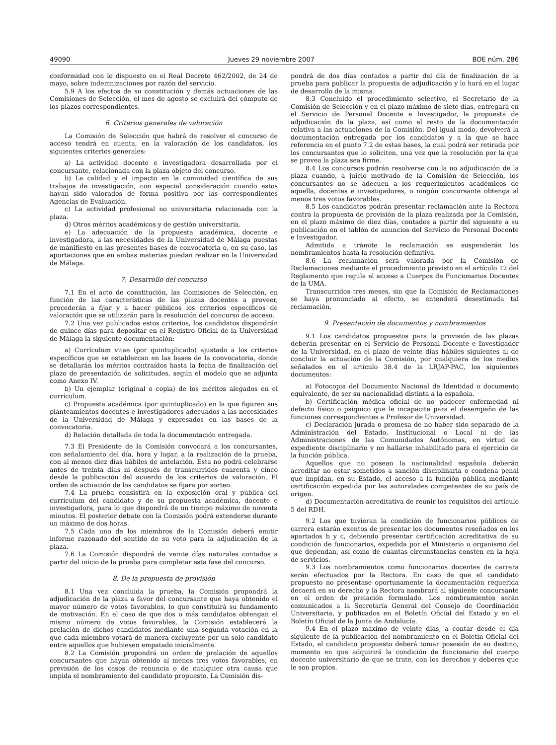49090 Jueves 29 noviembre 2007 BOE núm. 286
conformidad con lo dispuesto en el Real Decreto 462/2002, de 24 de mayo, sobre indemnizaciones por razón del servicio.
5.9 A los efectos de su constitución y demás actuaciones de las Comisiones de Selección, el mes de agosto se excluirá del cómputo de los plazos correspondientes.
6. Criterios generales de valoración
La Comisión de Selección que habrá de resolver el concurso de acceso tendrá en cuenta, en la valoración de los candidatos, los siguientes criterios generales:
a) La actividad docente e investigadora desarrollada por el concursante, relacionada con la plaza objeto del concurso.
b) La calidad y el impacto en la comunidad científica de sus trabajos de investigación, con especial consideración cuando estos hayan sido valorados de forma positiva por las correspondientes Agencias de Evaluación.
c) La actividad profesional no universitaria relacionada con la plaza.
d) Otros méritos académicos y de gestión universitaria.
e) La adecuación de la propuesta académica, docente e investigadora, a las necesidades de la Universidad de Málaga puestas de manifiesto en las presentes bases de convocatoria o, en su caso, las aportaciones que en ambas materias puedan realizar en la Universidad de Málaga.
7. Desarrollo del concurso
7.1 En el acto de constitución, las Comisiones de Selección, en función de las características de las plazas docentes a proveer, procederán a fijar y a hacer públicos los criterios específicos de valoración que se utilizarán para la resolución del concurso de acceso.
7.2 Una vez publicados estos criterios, los candidatos dispondrán de quince días para depositar en el Registro Oficial de la Universidad de Málaga la siguiente documentación:
a) Currículum vitae (por quintuplicado) ajustado a los criterios específicos que se establezcan en las bases de la convocatoria, donde se detallarán los méritos contraídos hasta la fecha de finalización del plazo de presentación de solicitudes, según el modelo que se adjunta como Anexo IV.
b) Un ejemplar (original o copia) de los méritos alegados en el currículum.
c) Propuesta académica (por quintuplicado) en la que figuren sus planteamientos docentes e investigadores adecuados a las necesidades de la Universidad de Málaga y expresados en las bases de la convocatoria.
d) Relación detallada de toda la documentación entregada.
7.3 El Presidente de la Comisión convocará a los concursantes, con señalamiento del día, hora y lugar, a la realización de la prueba, con al menos diez días hábiles de antelación. Esta no podrá celebrarse antes de treinta días ni después de transcurridos cuarenta y cinco desde la publicación del acuerdo de los criterios de valoración. El orden de actuación de los candidatos se fijara por sorteo.
7.4 La prueba consistirá en la exposición oral y pública del currículum del candidato y de su propuesta académica, docente e investigadora, para lo que dispondrá de un tiempo máximo de noventa minutos. El posterior debate con la Comisión podrá extenderse durante un máximo de dos horas.
7.5 Cada uno de los miembros de la Comisión deberá emitir informe razonado del sentido de su voto para la adjudicación de la plaza.
7.6 La Comisión dispondrá de veinte días naturales contados a partir del inicio de la prueba para completar esta fase del concurso.
8. De la propuesta de provisión
8.1 Una vez concluida la prueba, la Comisión propondrá la adjudicación de la plaza a favor del concursante que haya obtenido el mayor número de votos favorables, lo que constituirá su fundamento de motivación. En el caso de que dos o más candidatos obtengan el mismo número de votos favorables, la Comisión establecerá la prelación de dichos candidatos mediante una segunda votación en la que cada miembro votará de manera excluyente por un solo candidato entre aquellos que hubiesen empatado inicialmente.
8.2 La Comisión propondrá un orden de prelación de aquellos concursantes que hayan obtenido al menos tres votos favorables, en previsión de los casos de renuncia o de cualquier otra causa que impida el nombramiento del candidato propuesto. La Comisión dis-
pondrá de dos días contados a partir del día de finalización de la prueba para publicar la propuesta de adjudicación y lo hará en el lugar de desarrollo de la misma.
8.3 Concluido el procedimiento selectivo, el Secretario de la Comisión de Selección y en el plazo máximo de siete días, entregará en el Servicio de Personal Docente e Investigador, la propuesta de adjudicación de la plaza, así como el resto de la documentación relativa a las actuaciones de la Comisión. Del igual modo, devolverá la documentación entregada por los candidatos y a la que se hace referencia en el punto 7.2 de estas bases, la cual podrá ser retirada por los concursantes que lo soliciten, una vez que la resolución por la que se provea la plaza sea firme.
8.4 Los concursos podrán resolverse con la no adjudicación de la plaza cuando, a juicio motivado de la Comisión de Selección, los concursantes no se adecuen a los requerimientos académicos de aquella, docentes e investigadores, o ningún concursante obtenga al menos tres votos favorables.
8.5 Los candidatos podrán presentar reclamación ante la Rectora contra la propuesta de provisión de la plaza realizada por la Comisión, en el plazo máximo de diez días, contados a partir del siguiente a su publicación en el tablón de anuncios del Servicio de Personal Docente e Investigador.
Admitida a trámite la reclamación se suspenderán los nombramientos hasta la resolución definitiva.
8.6 La reclamación será valorada por la Comisión de Reclamaciones mediante el procedimiento previsto en el artículo 12 del Reglamento que regula el acceso a Cuerpos de Funcionarios Docentes de la UMA.
Transcurridos tres meses, sin que la Comisión de Reclamaciones se haya pronunciado al efecto, se entenderá desestimada tal reclamación.
9. Presentación de documentos y nombramientos
9.1 Los candidatos propuestos para la provisión de las plazas deberán presentar en el Servicio de Personal Docente e Investigador de la Universidad, en el plazo de veinte días hábiles siguientes al de concluir la actuación de la Comisión, por cualquiera de los medios señalados en el artículo 38.4 de la LRJAP-PAC, los siguientes documentos:
a) Fotocopia del Documento Nacional de Identidad o documento equivalente, de ser su nacionalidad distinta a la española.
b) Certificación médica oficial de no padecer enfermedad ni defecto físico o psíquico que le incapacite para el desempeño de las funciones correspondientes a Profesor de Universidad.
c) Declaración jurada o promesa de no haber sido separado de la Administración del Estado, Institucional o Local ni de las Administraciones de las Comunidades Autónomas, en virtud de expediente disciplinario y no hallarse inhabilitado para el ejercicio de la función pública.
Aquellos que no posean la nacionalidad española deberán acreditar no estar sometidos a sanción disciplinaria o condena penal que impidan, en su Estado, el acceso a la función pública mediante certificación expedida por las autoridades competentes de su país de origen.
d) Documentación acreditativa de reunir los requisitos del artículo 5 del RDH.
9.2 Los que tuvieran la condición de funcionarios públicos de carrera estarán exentos de presentar los documentos reseñados en los apartados b y c, debiendo presentar certificación acreditativa de su condición de funcionarios, expedida por el Ministerio u organismo del que dependan, así como de cuantas circunstancias consten en la hoja de servicios.
9.3 Los nombramientos como funcionarios docentes de carrera serán efectuados por la Rectora. En caso de que el candidato propuesto no presentase oportunamente la documentación requerida decaerá en su derecho y la Rectora nombrará al siguiente concursante en el orden de prelación formulado. Los nombramientos serán comunicados a la Secretaría General del Consejo de Coordinación Universitaria, y publicados en el Boletín Oficial del Estado y en el Boletín Oficial de la Junta de Andalucía.
9.4 En el plazo máximo de veinte días, a contar desde el día siguiente de la publicación del nombramiento en el Boletín Oficial del Estado, el candidato propuesto deberá tomar posesión de su destino, momento en que adquirirá la condición de funcionario del cuerpo docente universitario de que se trate, con los derechos y deberes que le son propios.